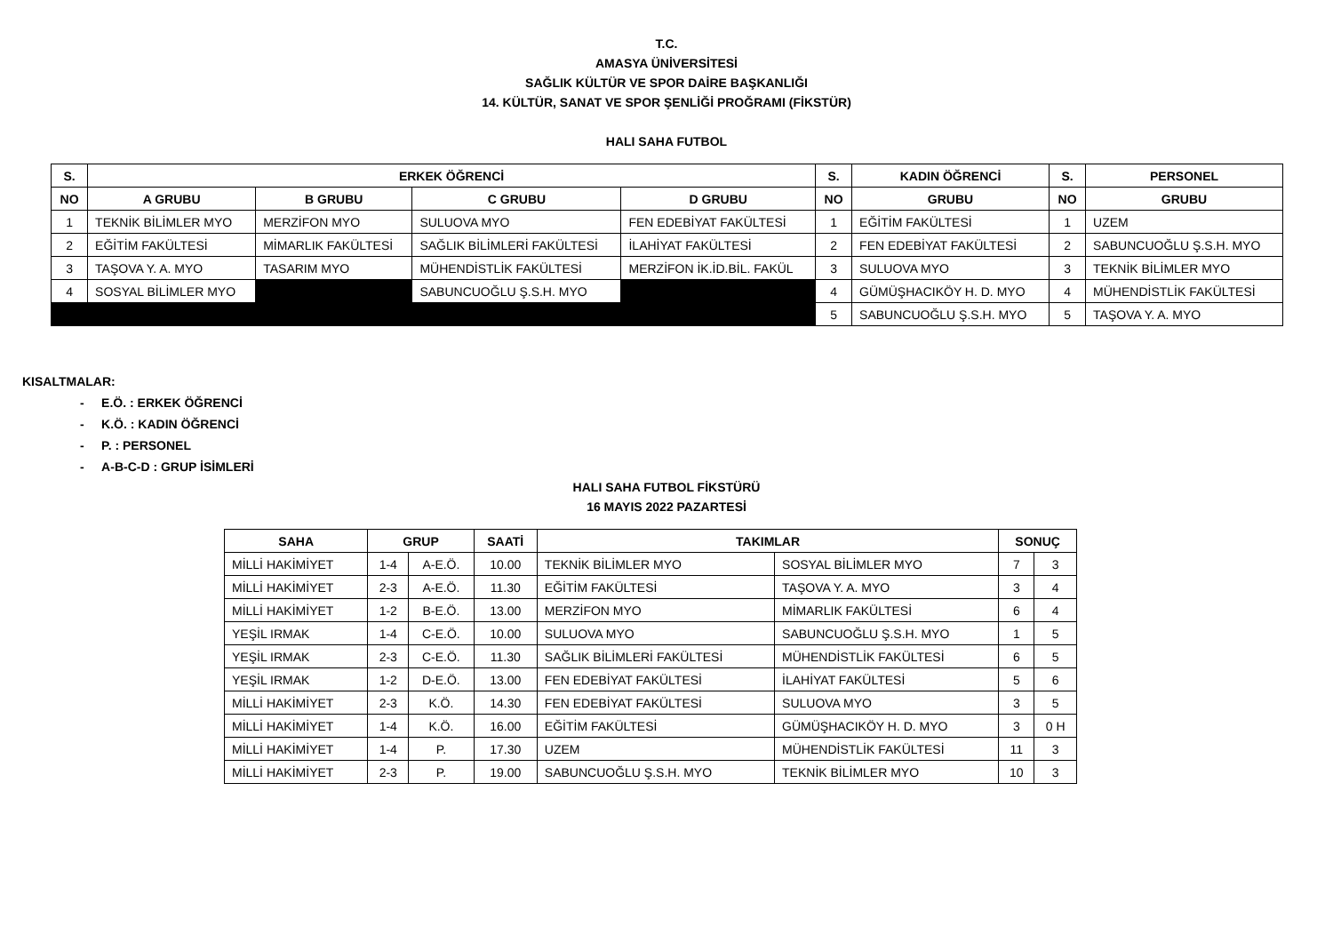T.C.
AMASYA ÜNİVERSİTESİ
SAĞLIK KÜLTÜR VE SPOR DAİRE BAŞKANLIĞI
14. KÜLTÜR, SANAT VE SPOR ŞENLİĞİ PROĞRAMI (FİKSTÜR)
HALI SAHA FUTBOL
| S. | ERKEK ÖĞRENCİ | | | | S. | KADIN ÖĞRENCİ | S. | PERSONEL |
| --- | --- | --- | --- | --- | --- | --- | --- | --- |
| NO | A GRUBU | B GRUBU | C GRUBU | D GRUBU | NO | GRUBU | NO | GRUBU |
| 1 | TEKNİK BİLİMLER MYO | MERZİFON MYO | SULUOVA MYO | FEN EDEBİYAT FAKÜLTESİ | 1 | EĞİTİM FAKÜLTESİ | 1 | UZEM |
| 2 | EĞİTİM FAKÜLTESİ | MİMARLIK FAKÜLTESİ | SAĞLIK BİLİMLERİ FAKÜLTESİ | İLAHİYAT FAKÜLTESİ | 2 | FEN EDEBİYAT FAKÜLTESİ | 2 | SABUNCUOĞLU Ş.S.H. MYO |
| 3 | TAŞOVA Y. A. MYO | TASARIM MYO | MÜHENDİSTLİK FAKÜLTESİ | MERZİFON İK.İD.BİL. FAKÜL | 3 | SULUOVA MYO | 3 | TEKNİK BİLİMLER MYO |
| 4 | SOSYAL BİLİMLER MYO | | SABUNCUOĞLU Ş.S.H. MYO | | 4 | GÜMÜŞHACIKÖY H. D. MYO | 4 | MÜHENDİSTLİK FAKÜLTESİ |
| | | | | | 5 | SABUNCUOĞLU Ş.S.H. MYO | 5 | TAŞOVA Y. A. MYO |
KISALTMALAR:
- E.Ö. : ERKEK ÖĞRENCİ
- K.Ö. : KADIN ÖĞRENCİ
- P. : PERSONEL
- A-B-C-D : GRUP İSİMLERİ
HALI SAHA FUTBOL FİKSTÜRÜ
16 MAYIS 2022 PAZARTESİ
| SAHA | GRUP | | SAATİ | TAKIMLAR | | SONUÇ | |
| --- | --- | --- | --- | --- | --- | --- | --- |
| MİLLİ HAKİMİYET | 1-4 | A-E.Ö. | 10.00 | TEKNİK BİLİMLER MYO | SOSYAL BİLİMLER MYO | 7 | 3 |
| MİLLİ HAKİMİYET | 2-3 | A-E.Ö. | 11.30 | EĞİTİM FAKÜLTESİ | TAŞOVA Y. A. MYO | 3 | 4 |
| MİLLİ HAKİMİYET | 1-2 | B-E.Ö. | 13.00 | MERZİFON MYO | MİMARLIK FAKÜLTESİ | 6 | 4 |
| YEŞİL IRMAK | 1-4 | C-E.Ö. | 10.00 | SULUOVA MYO | SABUNCUOĞLU Ş.S.H. MYO | 1 | 5 |
| YEŞİL IRMAK | 2-3 | C-E.Ö. | 11.30 | SAĞLIK BİLİMLERİ FAKÜLTESİ | MÜHENDİSTLİK FAKÜLTESİ | 6 | 5 |
| YEŞİL IRMAK | 1-2 | D-E.Ö. | 13.00 | FEN EDEBİYAT FAKÜLTESİ | İLAHİYAT FAKÜLTESİ | 5 | 6 |
| MİLLİ HAKİMİYET | 2-3 | K.Ö. | 14.30 | FEN EDEBİYAT FAKÜLTESİ | SULUOVA MYO | 3 | 5 |
| MİLLİ HAKİMİYET | 1-4 | K.Ö. | 16.00 | EĞİTİM FAKÜLTESİ | GÜMÜŞHACIKÖY H. D. MYO | 3 | 0 H |
| MİLLİ HAKİMİYET | 1-4 | P. | 17.30 | UZEM | MÜHENDİSTLİK FAKÜLTESİ | 11 | 3 |
| MİLLİ HAKİMİYET | 2-3 | P. | 19.00 | SABUNCUOĞLU Ş.S.H. MYO | TEKNİK BİLİMLER MYO | 10 | 3 |